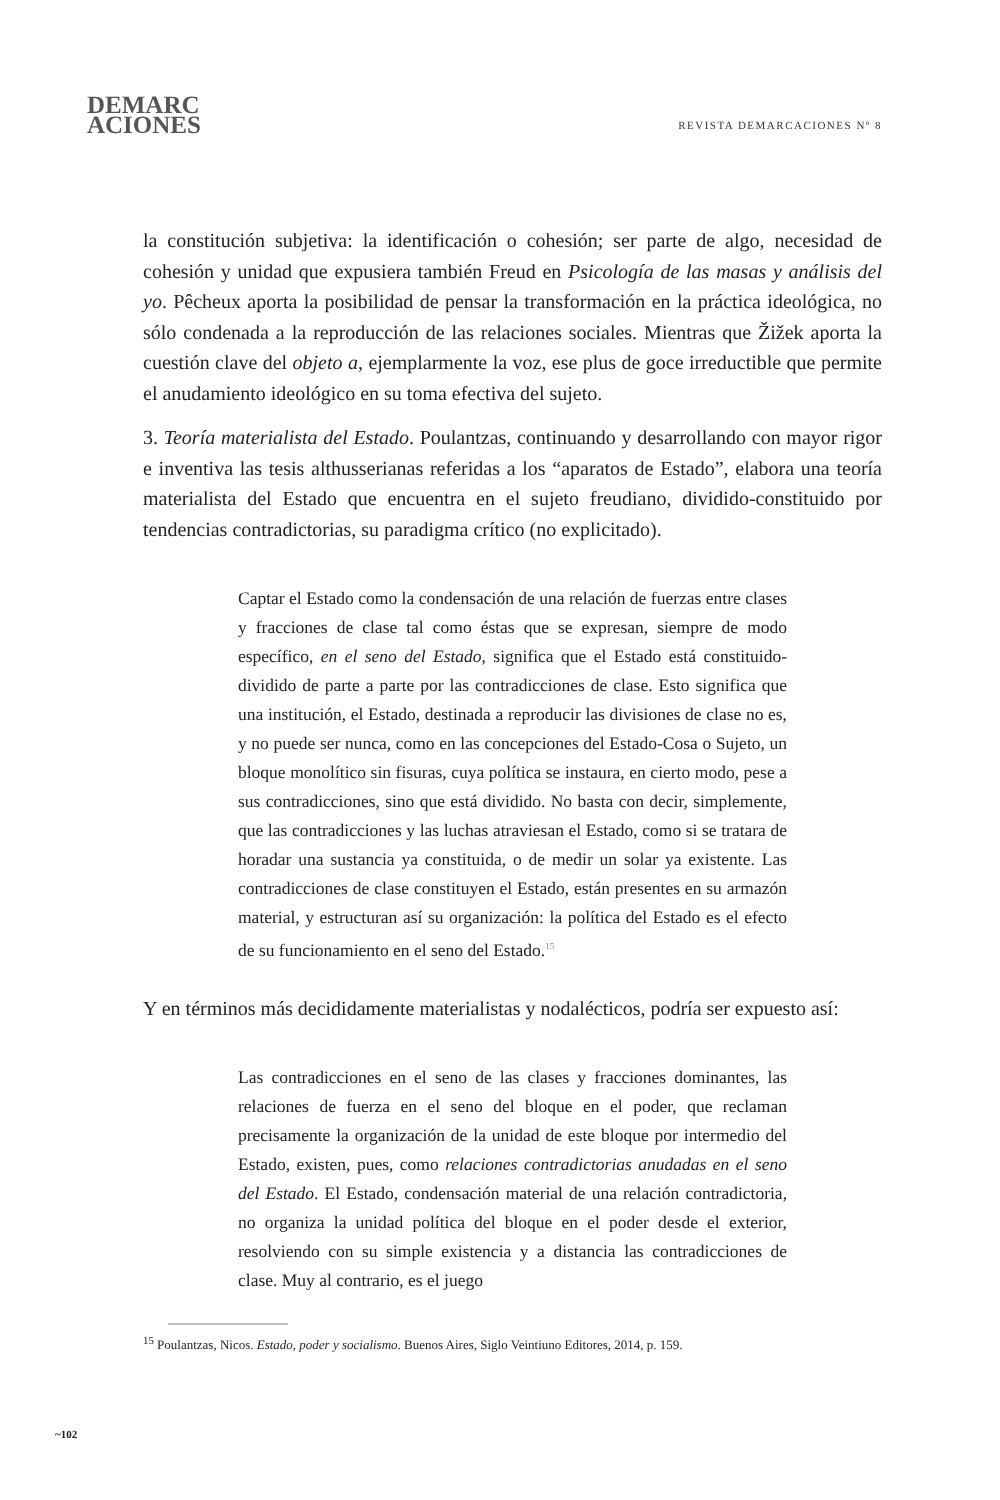DEMARC
ACIONES
REVISTA DEMARCACIONES Nº 8
la constitución subjetiva: la identificación o cohesión; ser parte de algo, necesidad de cohesión y unidad que expusiera también Freud en Psicología de las masas y análisis del yo. Pêcheux aporta la posibilidad de pensar la transformación en la práctica ideológica, no sólo condenada a la reproducción de las relaciones sociales. Mientras que Žižek aporta la cuestión clave del objeto a, ejemplarmente la voz, ese plus de goce irreductible que permite el anudamiento ideológico en su toma efectiva del sujeto.
3. Teoría materialista del Estado. Poulantzas, continuando y desarrollando con mayor rigor e inventiva las tesis althusserianas referidas a los “aparatos de Estado”, elabora una teoría materialista del Estado que encuentra en el sujeto freudiano, dividido-constituido por tendencias contradictorias, su paradigma crítico (no explicitado).
Captar el Estado como la condensación de una relación de fuerzas entre clases y fracciones de clase tal como éstas que se expresan, siempre de modo específico, en el seno del Estado, significa que el Estado está constituido-dividido de parte a parte por las contradicciones de clase. Esto significa que una institución, el Estado, destinada a reproducir las divisiones de clase no es, y no puede ser nunca, como en las concepciones del Estado-Cosa o Sujeto, un bloque monolítico sin fisuras, cuya política se instaura, en cierto modo, pese a sus contradicciones, sino que está dividido. No basta con decir, simplemente, que las contradicciones y las luchas atraviesan el Estado, como si se tratara de horadar una sustancia ya constituida, o de medir un solar ya existente. Las contradicciones de clase constituyen el Estado, están presentes en su armazón material, y estructuran así su organización: la política del Estado es el efecto de su funcionamiento en el seno del Estado.<sup>15</sup>
Y en términos más decididamente materialistas y nodalécticos, podría ser expuesto así:
Las contradicciones en el seno de las clases y fracciones dominantes, las relaciones de fuerza en el seno del bloque en el poder, que reclaman precisamente la organización de la unidad de este bloque por intermedio del Estado, existen, pues, como relaciones contradictorias anudadas en el seno del Estado. El Estado, condensación material de una relación contradictoria, no organiza la unidad política del bloque en el poder desde el exterior, resolviendo con su simple existencia y a distancia las contradicciones de clase. Muy al contrario, es el juego
<sup>15</sup> Poulantzas, Nicos. Estado, poder y socialismo. Buenos Aires, Siglo Veintiuno Editores, 2014, p. 159.
~102